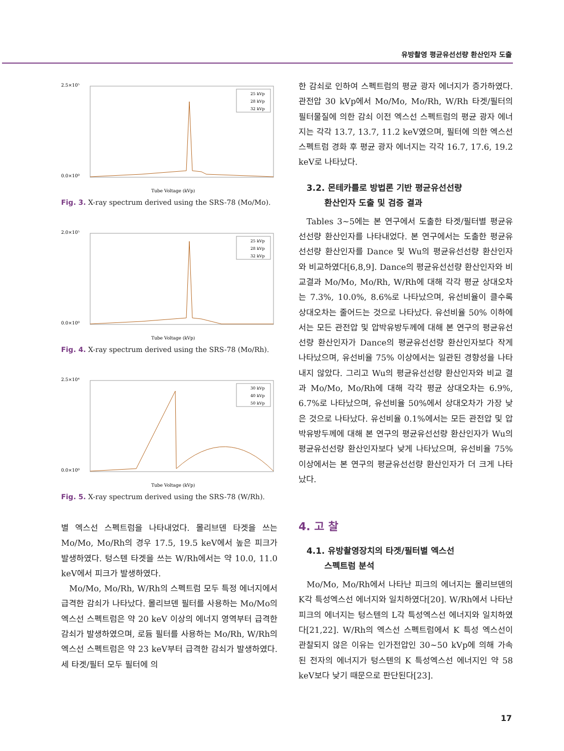유방촬영 평균유선선량 환산인자 도출
2.5×10⁵
0.0×10⁰
Tube Voltage (kVp)
25 kVp
28 kVp
32 kVp
Fig. 3. X-ray spectrum derived using the SRS-78 (Mo/Mo).
2.0×10⁵
0.0×10⁰
Tube Voltage (kVp)
25 kVp
28 kVp
32 kVp
Fig. 4. X-ray spectrum derived using the SRS-78 (Mo/Rh).
2.5×10⁴
0.0×10⁰
Tube Voltage (kVp)
30 kVp
40 kVp
50 kVp
Fig. 5. X-ray spectrum derived using the SRS-78 (W/Rh).
별 엑스선 스펙트럼을 나타내었다. 몰리브덴 타겟을 쓰는 Mo/Mo, Mo/Rh의 경우 17.5, 19.5 keV에서 높은 피크가 발생하였다. 텅스텐 타겟을 쓰는 W/Rh에서는 약 10.0, 11.0 keV에서 피크가 발생하였다.
Mo/Mo, Mo/Rh, W/Rh의 스펙트럼 모두 특정 에너지에서 급격한 감쇠가 나타났다. 몰리브덴 필터를 사용하는 Mo/Mo의 엑스선 스펙트럼은 약 20 keV 이상의 에너지 영역부터 급격한 감쇠가 발생하였으며, 로듐 필터를 사용하는 Mo/Rh, W/Rh의 엑스선 스펙트럼은 약 23 keV부터 급격한 감쇠가 발생하였다. 세 타겟/필터 모두 필터에 의
한 감쇠로 인하여 스펙트럼의 평균 광자 에너지가 증가하였다. 관전압 30 kVp에서 Mo/Mo, Mo/Rh, W/Rh 타겟/필터의 필터물질에 의한 감쇠 이전 엑스선 스펙트럼의 평균 광자 에너지는 각각 13.7, 13.7, 11.2 keV였으며, 필터에 의한 엑스선 스펙트럼 경화 후 평균 광자 에너지는 각각 16.7, 17.6, 19.2 keV로 나타났다.
3.2. 몬테카를로 방법론 기반 평균유선선량
환산인자 도출 및 검증 결과
Tables 3~5에는 본 연구에서 도출한 타겟/필터별 평균유선선량 환산인자를 나타내었다. 본 연구에서는 도출한 평균유선선량 환산인자를 Dance 및 Wu의 평균유선선량 환산인자와 비교하였다[6,8,9]. Dance의 평균유선선량 환산인자와 비교결과 Mo/Mo, Mo/Rh, W/Rh에 대해 각각 평균 상대오차는 7.3%, 10.0%, 8.6%로 나타났으며, 유선비율이 클수록 상대오차는 줄어드는 것으로 나타났다. 유선비율 50% 이하에서는 모든 관전압 및 압박유방두께에 대해 본 연구의 평균유선선량 환산인자가 Dance의 평균유선선량 환산인자보다 작게 나타났으며, 유선비율 75% 이상에서는 일관된 경향성을 나타내지 않았다. 그리고 Wu의 평균유선선량 환산인자와 비교 결과 Mo/Mo, Mo/Rh에 대해 각각 평균 상대오차는 6.9%, 6.7%로 나타났으며, 유선비율 50%에서 상대오차가 가장 낮은 것으로 나타났다. 유선비율 0.1%에서는 모든 관전압 및 압박유방두께에 대해 본 연구의 평균유선선량 환산인자가 Wu의 평균유선선량 환산인자보다 낮게 나타났으며, 유선비율 75% 이상에서는 본 연구의 평균유선선량 환산인자가 더 크게 나타났다.
4. 고 찰
4.1. 유방촬영장치의 타겟/필터별 엑스선
스펙트럼 분석
Mo/Mo, Mo/Rh에서 나타난 피크의 에너지는 몰리브덴의 K각 특성엑스선 에너지와 일치하였다[20]. W/Rh에서 나타난 피크의 에너지는 텅스텐의 L각 특성엑스선 에너지와 일치하였다[21,22]. W/Rh의 엑스선 스펙트럼에서 K 특성 엑스선이 관찰되지 않은 이유는 인가전압인 30~50 kVp에 의해 가속된 전자의 에너지가 텅스텐의 K 특성엑스선 에너지인 약 58 keV보다 낮기 때문으로 판단된다[23].
17